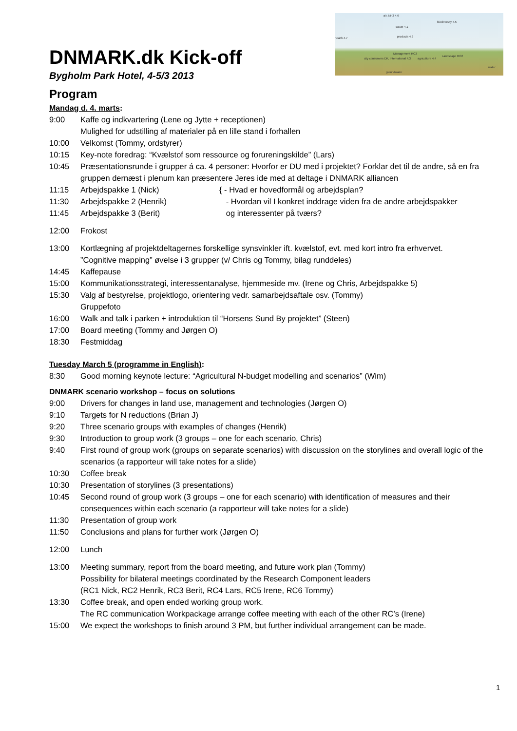air, NH3 4.6
biodiversity 4.5
health 4.7
waste 4.1
products 4.2
Management RC3
agriculture 4.4
Landscape RC2
city consumers DK, international 4.3
groundwater
water
DNMARK.dk Kick-off
Bygholm Park Hotel, 4-5/3 2013
Program
Mandag d. 4. marts:
| 9:00 | Kaffe og indkvartering (Lene og Jytte + receptionen) Mulighed for udstilling af materialer på en lille stand i forhallen | |
| 10:00 | Velkomst (Tommy, ordstyrer) | |
| 10:15 | Key-note foredrag: “Kvælstof som ressource og forureningskilde” (Lars) | |
| 10:45 | Præsentationsrunde i grupper á ca. 4 personer: Hvorfor er DU med i projektet? Forklar det til de andre, så en fra gruppen dernæst i plenum kan præsentere Jeres ide med at deltage i DNMARK alliancen | |
| 11:15 | Arbejdspakke 1 (Nick) | { - Hvad er hovedformål og arbejdsplan? - Hvordan vil I konkret inddrage viden fra de andre arbejdspakker og interessenter på tværs? |
| 11:30 | Arbejdspakke 2 (Henrik) | |
| 11:45 | Arbejdspakke 3 (Berit) | |
| 12:00 | Frokost | |
| 13:00 | Kortlægning af projektdeltagernes forskellige synsvinkler ift. kvælstof, evt. med kort intro fra erhvervet. ”Cognitive mapping” øvelse i 3 grupper (v/ Chris og Tommy, bilag runddeles) | |
| 14:45 | Kaffepause | |
| 15:00 | Kommunikationsstrategi, interessentanalyse, hjemmeside mv. (Irene og Chris, Arbejdspakke 5) | |
| 15:30 | Valg af bestyrelse, projektlogo, orientering vedr. samarbejdsaftale osv. (Tommy) Gruppefoto | |
| 16:00 | Walk and talk i parken + introduktion til “Horsens Sund By projektet” (Steen) | |
| 17:00 | Board meeting (Tommy and Jørgen O) | |
| 18:30 | Festmiddag | |
Tuesday March 5 (programme in English):
| 8:30 | Good morning keynote lecture: “Agricultural N-budget modelling and scenarios” (Wim) |
DNMARK scenario workshop – focus on solutions
| 9:00 | Drivers for changes in land use, management and technologies (Jørgen O) |
| 9:10 | Targets for N reductions (Brian J) |
| 9:20 | Three scenario groups with examples of changes (Henrik) |
| 9:30 | Introduction to group work (3 groups – one for each scenario, Chris) |
| 9:40 | First round of group work (groups on separate scenarios) with discussion on the storylines and overall logic of the scenarios (a rapporteur will take notes for a slide) |
| 10:30 | Coffee break |
| 10:30 | Presentation of storylines (3 presentations) |
| 10:45 | Second round of group work (3 groups – one for each scenario) with identification of measures and their consequences within each scenario (a rapporteur will take notes for a slide) |
| 11:30 | Presentation of group work |
| 11:50 | Conclusions and plans for further work (Jørgen O) |
| 12:00 | Lunch |
| 13:00 | Meeting summary, report from the board meeting, and future work plan (Tommy) Possibility for bilateral meetings coordinated by the Research Component leaders (RC1 Nick, RC2 Henrik, RC3 Berit, RC4 Lars, RC5 Irene, RC6 Tommy) |
| 13:30 | Coffee break, and open ended working group work. The RC communication Workpackage arrange coffee meeting with each of the other RC’s (Irene) |
| 15:00 | We expect the workshops to finish around 3 PM, but further individual arrangement can be made. |
1